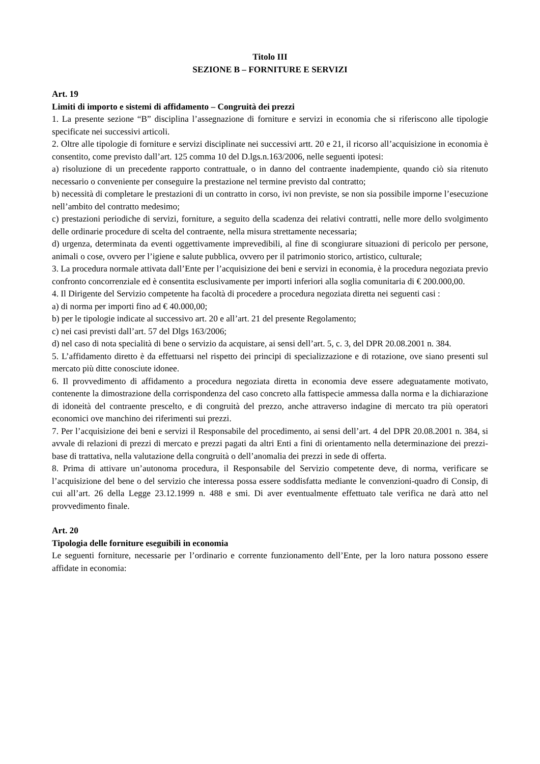Titolo III
SEZIONE B – FORNITURE E SERVIZI
Art. 19
Limiti di importo e sistemi di affidamento – Congruità dei prezzi
1. La presente sezione “B” disciplina l’assegnazione di forniture e servizi in economia che si riferiscono alle tipologie specificate nei successivi articoli.
2. Oltre alle tipologie di forniture e servizi disciplinate nei successivi artt. 20 e 21, il ricorso all’acquisizione in economia è consentito, come previsto dall’art. 125 comma 10 del D.lgs.n.163/2006, nelle seguenti ipotesi:
a) risoluzione di un precedente rapporto contrattuale, o in danno del contraente inadempiente, quando ciò sia ritenuto necessario o conveniente per conseguire la prestazione nel termine previsto dal contratto;
b) necessità di completare le prestazioni di un contratto in corso, ivi non previste, se non sia possibile imporne l’esecuzione nell’ambito del contratto medesimo;
c) prestazioni periodiche di servizi, forniture, a seguito della scadenza dei relativi contratti, nelle more dello svolgimento delle ordinarie procedure di scelta del contraente, nella misura strettamente necessaria;
d) urgenza, determinata da eventi oggettivamente imprevedibili, al fine di scongiurare situazioni di pericolo per persone, animali o cose, ovvero per l’igiene e salute pubblica, ovvero per il patrimonio storico, artistico, culturale;
3. La procedura normale attivata dall’Ente per l’acquisizione dei beni e servizi in economia, è la procedura negoziata previo confronto concorrenziale ed è consentita esclusivamente per importi inferiori alla soglia comunitaria di € 200.000,00.
4. Il Dirigente del Servizio competente ha facoltà di procedere a procedura negoziata diretta nei seguenti casi :
a) di norma per importi fino ad € 40.000,00;
b) per le tipologie indicate al successivo art. 20 e all’art. 21 del presente Regolamento;
c) nei casi previsti dall’art. 57 del Dlgs 163/2006;
d) nel caso di nota specialità di bene o servizio da acquistare, ai sensi dell’art. 5, c. 3, del DPR 20.08.2001 n. 384.
5. L’affidamento diretto è da effettuarsi nel rispetto dei principi di specializzazione e di rotazione, ove siano presenti sul mercato più ditte conosciute idonee.
6. Il provvedimento di affidamento a procedura negoziata diretta in economia deve essere adeguatamente motivato, contenente la dimostrazione della corrispondenza del caso concreto alla fattispecie ammessa dalla norma e la dichiarazione di idoneità del contraente prescelto, e di congruità del prezzo, anche attraverso indagine di mercato tra più operatori economici ove manchino dei riferimenti sui prezzi.
7. Per l’acquisizione dei beni e servizi il Responsabile del procedimento, ai sensi dell’art. 4 del DPR 20.08.2001 n. 384, si avvale di relazioni di prezzi di mercato e prezzi pagati da altri Enti a fini di orientamento nella determinazione dei prezzi-base di trattativa, nella valutazione della congruità o dell’anomalia dei prezzi in sede di offerta.
8. Prima di attivare un’autonoma procedura, il Responsabile del Servizio competente deve, di norma, verificare se l’acquisizione del bene o del servizio che interessa possa essere soddisfatta mediante le convenzioni-quadro di Consip, di cui all’art. 26 della Legge 23.12.1999 n. 488 e smi. Di aver eventualmente effettuato tale verifica ne darà atto nel provvedimento finale.
Art. 20
Tipologia delle forniture eseguibili in economia
Le seguenti forniture, necessarie per l’ordinario e corrente funzionamento dell’Ente, per la loro natura possono essere affidate in economia: